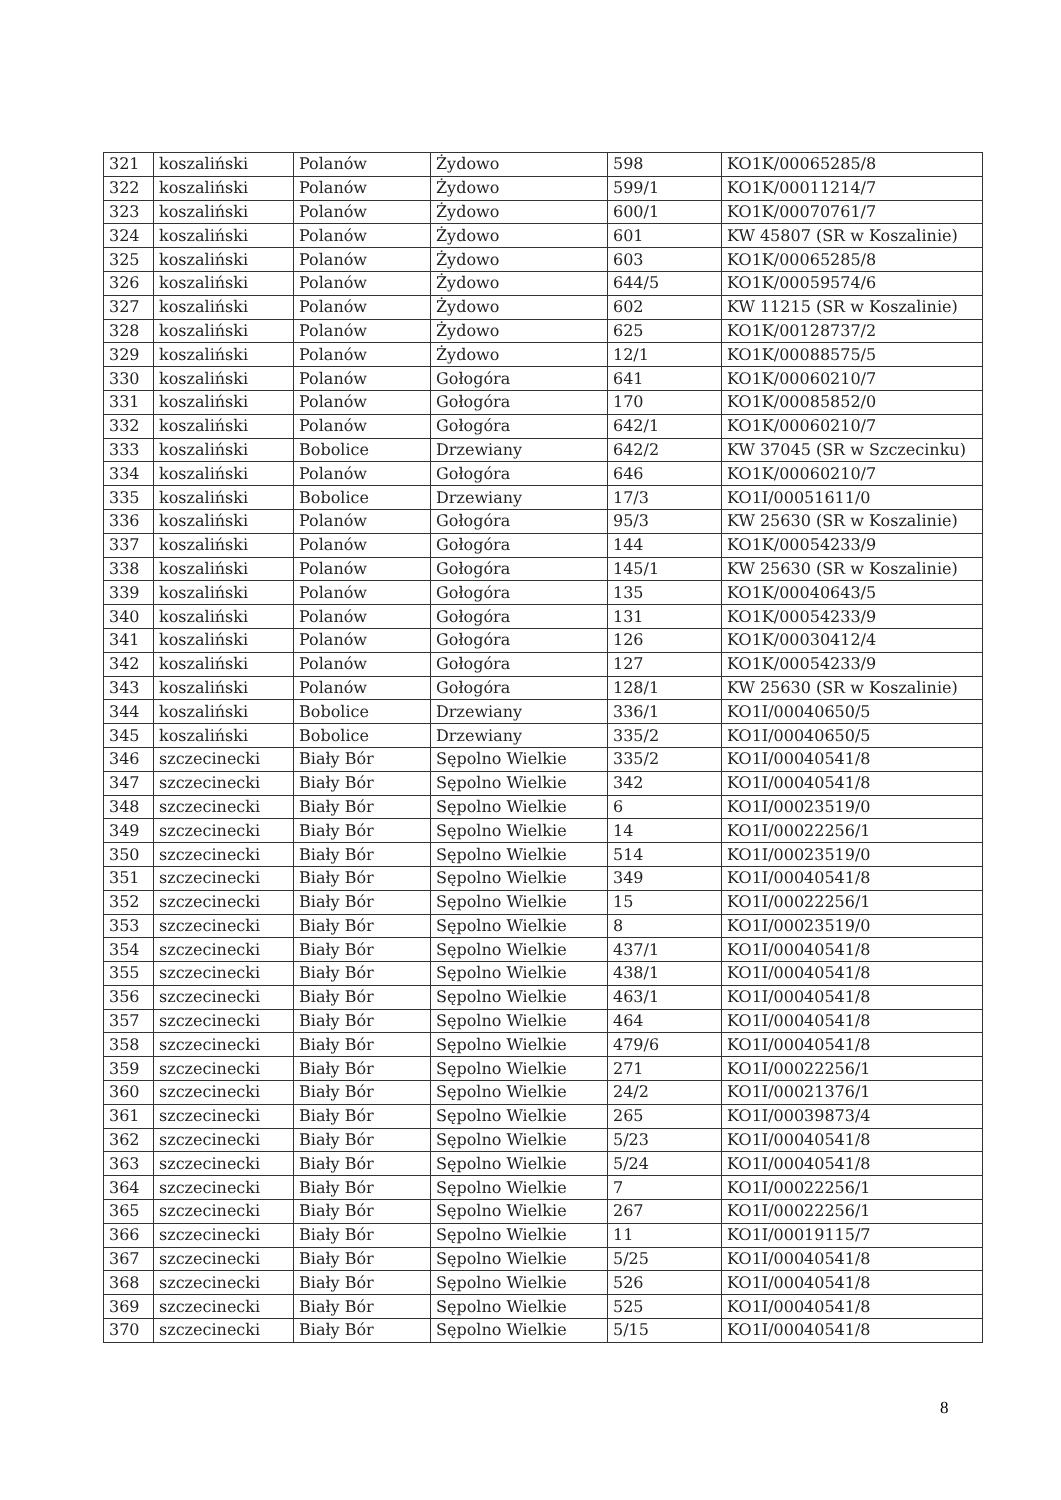| 321 | koszaliński | Polanów | Żydowo | 598 | KO1K/00065285/8 |
| 322 | koszaliński | Polanów | Żydowo | 599/1 | KO1K/00011214/7 |
| 323 | koszaliński | Polanów | Żydowo | 600/1 | KO1K/00070761/7 |
| 324 | koszaliński | Polanów | Żydowo | 601 | KW 45807 (SR w Koszalinie) |
| 325 | koszaliński | Polanów | Żydowo | 603 | KO1K/00065285/8 |
| 326 | koszaliński | Polanów | Żydowo | 644/5 | KO1K/00059574/6 |
| 327 | koszaliński | Polanów | Żydowo | 602 | KW 11215 (SR w Koszalinie) |
| 328 | koszaliński | Polanów | Żydowo | 625 | KO1K/00128737/2 |
| 329 | koszaliński | Polanów | Żydowo | 12/1 | KO1K/00088575/5 |
| 330 | koszaliński | Polanów | Gołogóra | 641 | KO1K/00060210/7 |
| 331 | koszaliński | Polanów | Gołogóra | 170 | KO1K/00085852/0 |
| 332 | koszaliński | Polanów | Gołogóra | 642/1 | KO1K/00060210/7 |
| 333 | koszaliński | Bobolice | Drzewiany | 642/2 | KW 37045 (SR w Szczecinku) |
| 334 | koszaliński | Polanów | Gołogóra | 646 | KO1K/00060210/7 |
| 335 | koszaliński | Bobolice | Drzewiany | 17/3 | KO1I/00051611/0 |
| 336 | koszaliński | Polanów | Gołogóra | 95/3 | KW 25630 (SR w Koszalinie) |
| 337 | koszaliński | Polanów | Gołogóra | 144 | KO1K/00054233/9 |
| 338 | koszaliński | Polanów | Gołogóra | 145/1 | KW 25630 (SR w Koszalinie) |
| 339 | koszaliński | Polanów | Gołogóra | 135 | KO1K/00040643/5 |
| 340 | koszaliński | Polanów | Gołogóra | 131 | KO1K/00054233/9 |
| 341 | koszaliński | Polanów | Gołogóra | 126 | KO1K/00030412/4 |
| 342 | koszaliński | Polanów | Gołogóra | 127 | KO1K/00054233/9 |
| 343 | koszaliński | Polanów | Gołogóra | 128/1 | KW 25630 (SR w Koszalinie) |
| 344 | koszaliński | Bobolice | Drzewiany | 336/1 | KO1I/00040650/5 |
| 345 | koszaliński | Bobolice | Drzewiany | 335/2 | KO1I/00040650/5 |
| 346 | szczecinecki | Biały Bór | Sępolno Wielkie | 335/2 | KO1I/00040541/8 |
| 347 | szczecinecki | Biały Bór | Sępolno Wielkie | 342 | KO1I/00040541/8 |
| 348 | szczecinecki | Biały Bór | Sępolno Wielkie | 6 | KO1I/00023519/0 |
| 349 | szczecinecki | Biały Bór | Sępolno Wielkie | 14 | KO1I/00022256/1 |
| 350 | szczecinecki | Biały Bór | Sępolno Wielkie | 514 | KO1I/00023519/0 |
| 351 | szczecinecki | Biały Bór | Sępolno Wielkie | 349 | KO1I/00040541/8 |
| 352 | szczecinecki | Biały Bór | Sępolno Wielkie | 15 | KO1I/00022256/1 |
| 353 | szczecinecki | Biały Bór | Sępolno Wielkie | 8 | KO1I/00023519/0 |
| 354 | szczecinecki | Biały Bór | Sępolno Wielkie | 437/1 | KO1I/00040541/8 |
| 355 | szczecinecki | Biały Bór | Sępolno Wielkie | 438/1 | KO1I/00040541/8 |
| 356 | szczecinecki | Biały Bór | Sępolno Wielkie | 463/1 | KO1I/00040541/8 |
| 357 | szczecinecki | Biały Bór | Sępolno Wielkie | 464 | KO1I/00040541/8 |
| 358 | szczecinecki | Biały Bór | Sępolno Wielkie | 479/6 | KO1I/00040541/8 |
| 359 | szczecinecki | Biały Bór | Sępolno Wielkie | 271 | KO1I/00022256/1 |
| 360 | szczecinecki | Biały Bór | Sępolno Wielkie | 24/2 | KO1I/00021376/1 |
| 361 | szczecinecki | Biały Bór | Sępolno Wielkie | 265 | KO1I/00039873/4 |
| 362 | szczecinecki | Biały Bór | Sępolno Wielkie | 5/23 | KO1I/00040541/8 |
| 363 | szczecinecki | Biały Bór | Sępolno Wielkie | 5/24 | KO1I/00040541/8 |
| 364 | szczecinecki | Biały Bór | Sępolno Wielkie | 7 | KO1I/00022256/1 |
| 365 | szczecinecki | Biały Bór | Sępolno Wielkie | 267 | KO1I/00022256/1 |
| 366 | szczecinecki | Biały Bór | Sępolno Wielkie | 11 | KO1I/00019115/7 |
| 367 | szczecinecki | Biały Bór | Sępolno Wielkie | 5/25 | KO1I/00040541/8 |
| 368 | szczecinecki | Biały Bór | Sępolno Wielkie | 526 | KO1I/00040541/8 |
| 369 | szczecinecki | Biały Bór | Sępolno Wielkie | 525 | KO1I/00040541/8 |
| 370 | szczecinecki | Biały Bór | Sępolno Wielkie | 5/15 | KO1I/00040541/8 |
8